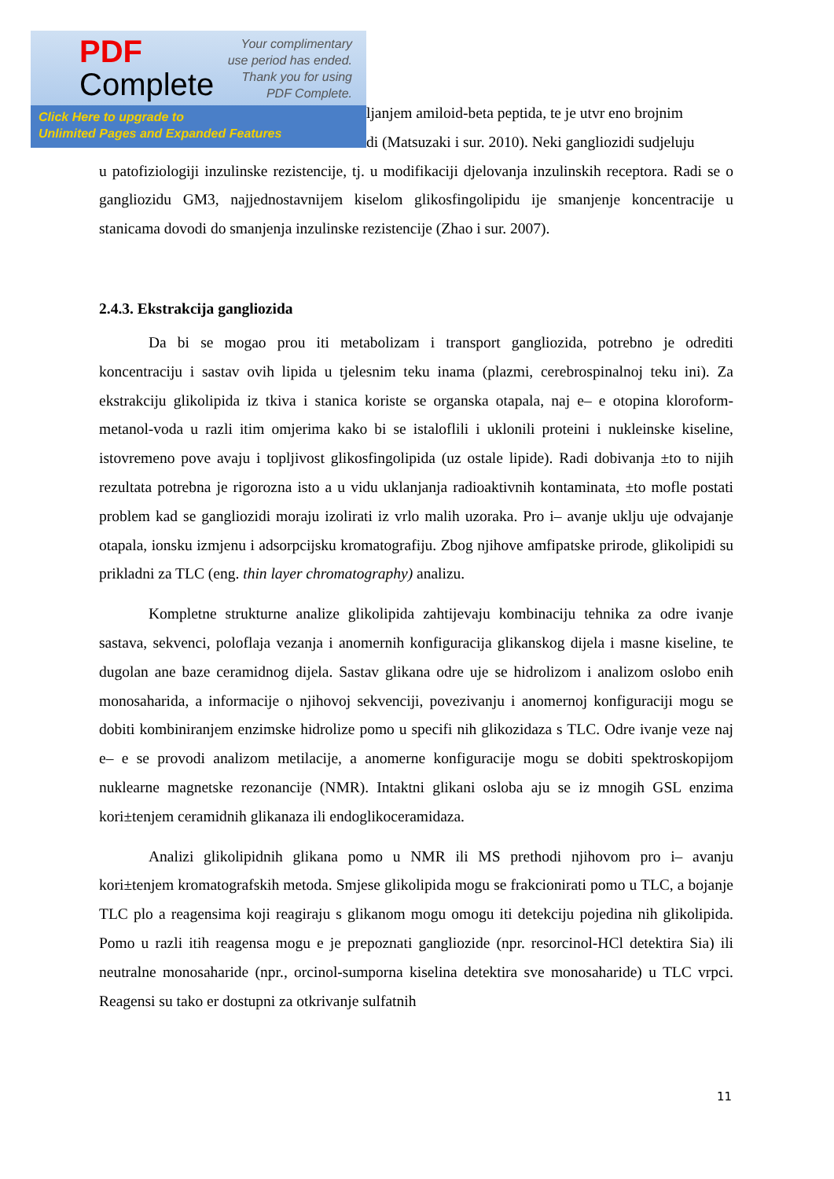ljanjem amiloid-beta peptida, te je utvr eno brojnim
di (Matsuzaki i sur. 2010). Neki gangliozidi sudjeluju
u patofiziologiji inzulinske rezistencije, tj. u modifikaciji djelovanja inzulinskih receptora. Radi se o gangliozidu GM3, najjednostavnijem kiselom glikosfingolipidu ije smanjenje koncentracije u stanicama dovodi do smanjenja inzulinske rezistencije (Zhao i sur. 2007).
2.4.3. Ekstrakcija gangliozida
Da bi se mogao prou iti metabolizam i transport gangliozida, potrebno je odrediti koncentraciju i sastav ovih lipida u tjelesnim teku inama (plazmi, cerebrospinalnoj teku ini). Za ekstrakciju glikolipida iz tkiva i stanica koriste se organska otapala, naj e– e otopina kloroform-metanol-voda u razli itim omjerima kako bi se istaloflili i uklonili proteini i nukleinske kiseline, istovremeno pove avaju i topljivost glikosfingolipida (uz ostale lipide). Radi dobivanja ±to to nijih rezultata potrebna je rigorozna isto a u vidu uklanjanja radioaktivnih kontaminata, ±to mofle postati problem kad se gangliozidi moraju izolirati iz vrlo malih uzoraka. Pro i– avanje uklju uje odvajanje otapala, ionsku izmjenu i adsorpcijsku kromatografiju. Zbog njihove amfipatske prirode, glikolipidi su prikladni za TLC (eng. thin layer chromatography) analizu.
Kompletne strukturne analize glikolipida zahtijevaju kombinaciju tehnika za odre ivanje sastava, sekvenci, poloflaja vezanja i anomernih konfiguracija glikanskog dijela i masne kiseline, te dugolan ane baze ceramidnog dijela. Sastav glikana odre uje se hidrolizom i analizom oslobo enih monosaharida, a informacije o njihovoj sekvenciji, povezivanju i anomernoj konfiguraciji mogu se dobiti kombiniranjem enzimske hidrolize pomo u specifi nih glikozidaza s TLC. Odre ivanje veze naj e– e se provodi analizom metilacije, a anomerne konfiguracije mogu se dobiti spektroskopijom nuklearne magnetske rezonancije (NMR). Intaktni glikani osloba aju se iz mnogih GSL enzima kori±tenjem ceramidnih glikanaza ili endoglikoceramidaza.
Analizi glikolipidnih glikana pomo u NMR ili MS prethodi njihovom pro i– avanju kori±tenjem kromatografskih metoda. Smjese glikolipida mogu se frakcionirati pomo u TLC, a bojanje TLC plo a reagensima koji reagiraju s glikanom mogu omogu iti detekciju pojedina nih glikolipida. Pomo u razli itih reagensa mogu e je prepoznati gangliozide (npr. resorcinol-HCl detektira Sia) ili neutralne monosaharide (npr., orcinol-sumporna kiselina detektira sve monosaharide) u TLC vrpci. Reagensi su tako er dostupni za otkrivanje sulfatnih
PDF
Complete
Your complimentary
use period has ended.
Thank you for using
PDF Complete.
Click Here to upgrade to
Unlimited Pages and Expanded Features
11